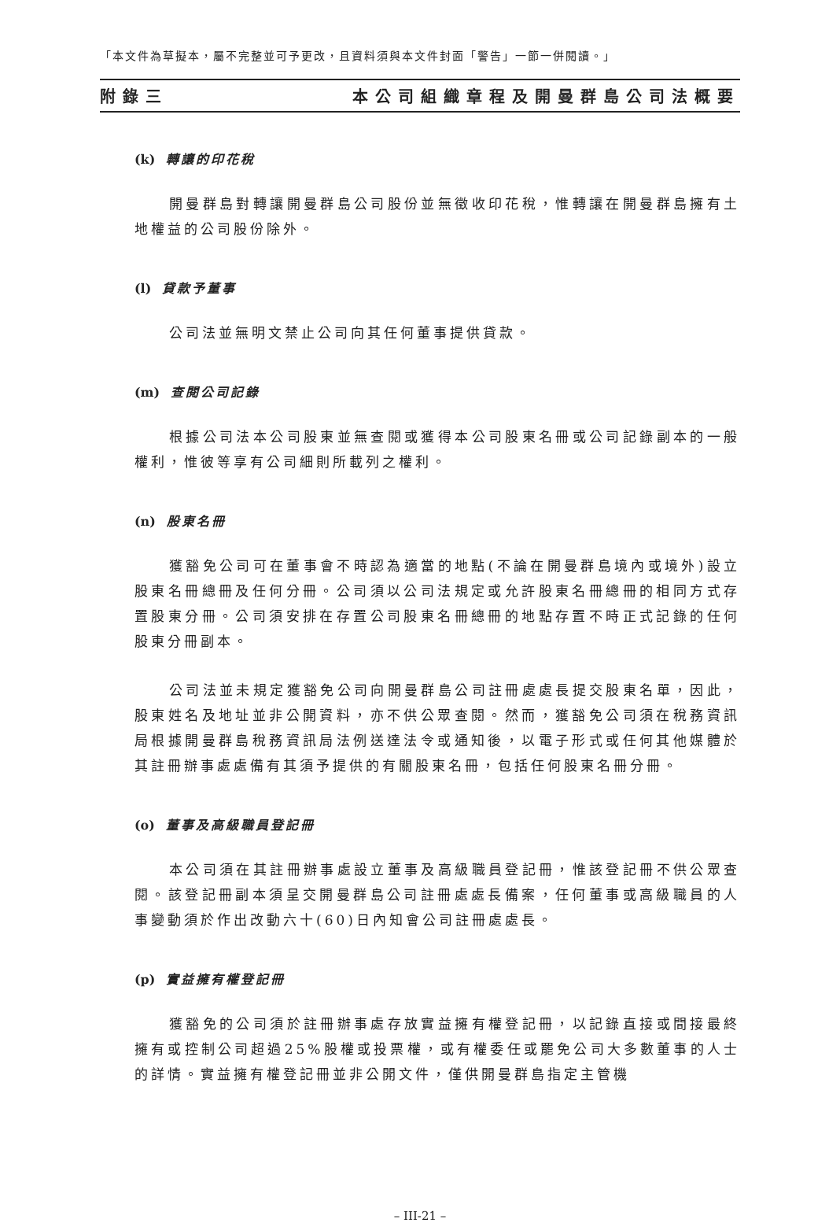「本文件為草擬本，屬不完整並可予更改，且資料須與本文件封面「警告」一節一併閱讀。」
附錄三 本公司組織章程及開曼群島公司法概要
(k) 轉讓的印花稅
開曼群島對轉讓開曼群島公司股份並無徵收印花稅，惟轉讓在開曼群島擁有土地權益的公司股份除外。
(l) 貸款予董事
公司法並無明文禁止公司向其任何董事提供貸款。
(m) 查閱公司記錄
根據公司法本公司股東並無查閱或獲得本公司股東名冊或公司記錄副本的一般權利，惟彼等享有公司細則所載列之權利。
(n) 股東名冊
獲豁免公司可在董事會不時認為適當的地點(不論在開曼群島境內或境外)設立股東名冊總冊及任何分冊。公司須以公司法規定或允許股東名冊總冊的相同方式存置股東分冊。公司須安排在存置公司股東名冊總冊的地點存置不時正式記錄的任何股東分冊副本。
公司法並未規定獲豁免公司向開曼群島公司註冊處處長提交股東名單，因此，股東姓名及地址並非公開資料，亦不供公眾查閱。然而，獲豁免公司須在稅務資訊局根據開曼群島稅務資訊局法例送達法令或通知後，以電子形式或任何其他媒體於其註冊辦事處處備有其須予提供的有關股東名冊，包括任何股東名冊分冊。
(o) 董事及高級職員登記冊
本公司須在其註冊辦事處設立董事及高級職員登記冊，惟該登記冊不供公眾查閱。該登記冊副本須呈交開曼群島公司註冊處處長備案，任何董事或高級職員的人事變動須於作出改動六十(60)日內知會公司註冊處處長。
(p) 實益擁有權登記冊
獲豁免的公司須於註冊辦事處存放實益擁有權登記冊，以記錄直接或間接最終擁有或控制公司超過25%股權或投票權，或有權委任或罷免公司大多數董事的人士的詳情。實益擁有權登記冊並非公開文件，僅供開曼群島指定主管機
– III-21 –